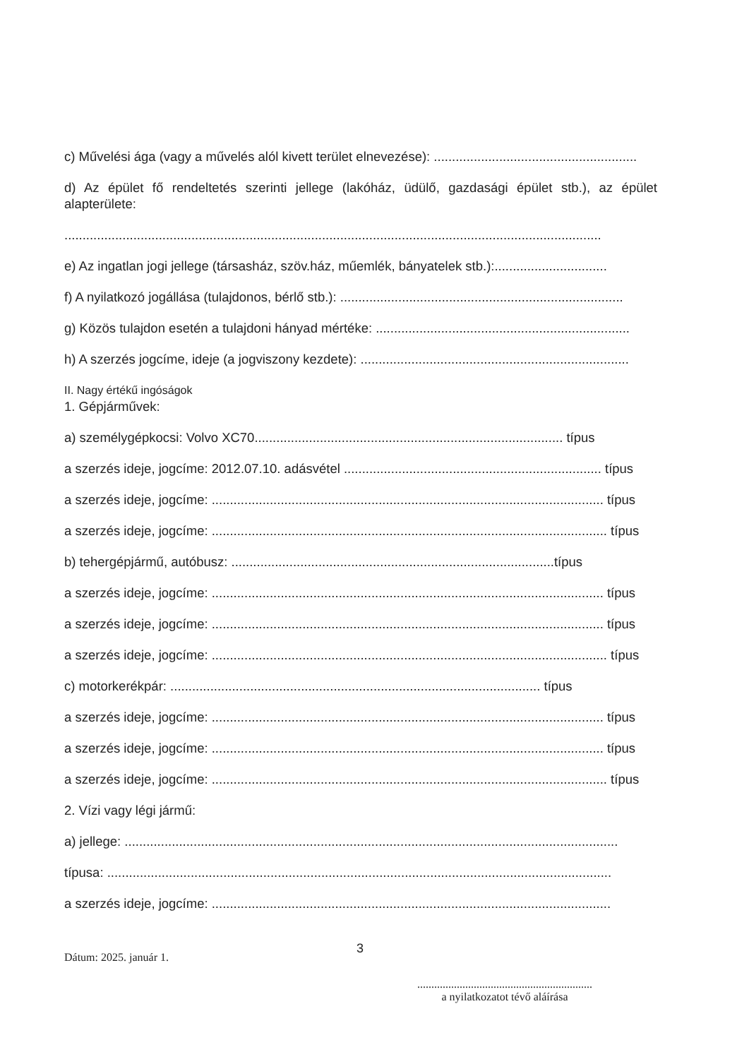c) Művelési ága (vagy a művelés alól kivett terület elnevezése): ........................................................
d) Az épület fő rendeltetés szerinti jellege (lakóház, üdülő, gazdasági épület stb.), az épület alapterülete:
....................................................................................................................................................
e) Az ingatlan jogi jellege (társasház, szöv.ház, műemlék, bányatelek stb.):...............................
f) A nyilatkozó jogállása (tulajdonos, bérlő stb.): ..............................................................................
g) Közös tulajdon esetén a tulajdoni hányad mértéke: ......................................................................
h) A szerzés jogcíme, ideje (a jogviszony kezdete): ..........................................................................
II. Nagy értékű ingóságok
1. Gépjárművek:
a) személygépkocsi: Volvo XC70..................................................................................... típus
a szerzés ideje, jogcíme: 2012.07.10. adásvétel ....................................................................... típus
a szerzés ideje, jogcíme: ............................................................................................................ típus
a szerzés ideje, jogcíme: ............................................................................................................. típus
b) tehergépjármű, autóbusz: .........................................................................................típus
a szerzés ideje, jogcíme: ............................................................................................................ típus
a szerzés ideje, jogcíme: ............................................................................................................ típus
a szerzés ideje, jogcíme: ............................................................................................................. típus
c) motorkerékpár: ...................................................................................................... típus
a szerzés ideje, jogcíme: ............................................................................................................ típus
a szerzés ideje, jogcíme: ............................................................................................................ típus
a szerzés ideje, jogcíme: ............................................................................................................. típus
2. Vízi vagy légi jármű:
a) jellege: ........................................................................................................................................
típusa: ...........................................................................................................................................
a szerzés ideje, jogcíme: ..............................................................................................................
3
Dátum: 2025. január 1.
..............................................................
a nyilatkozatot tévő aláírása